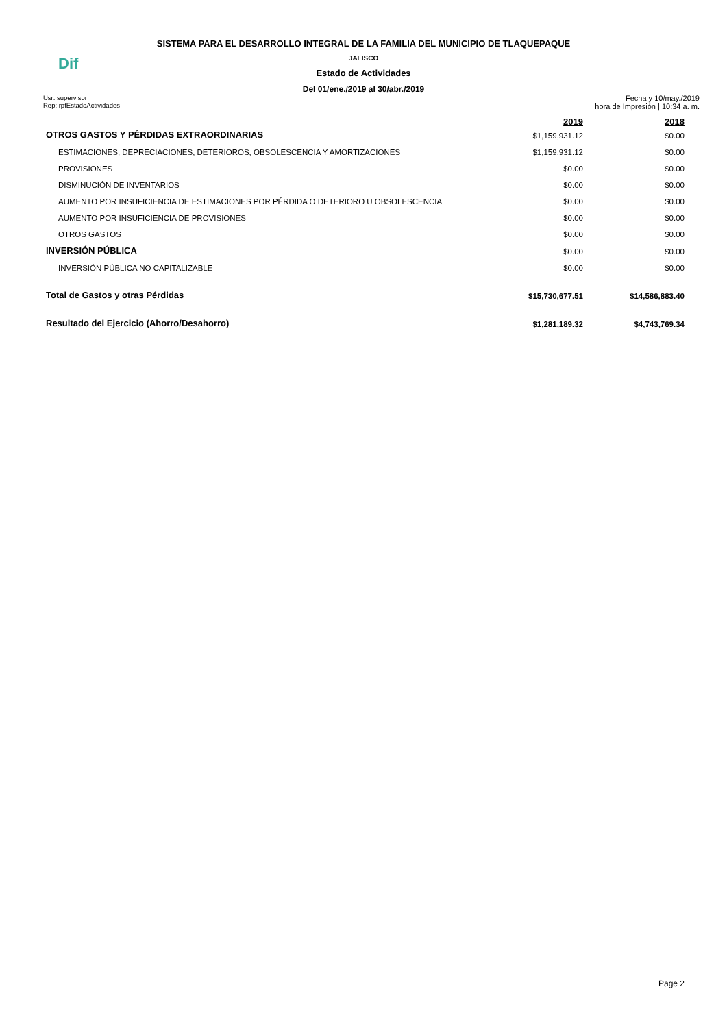Dif
SISTEMA PARA EL DESARROLLO INTEGRAL DE LA FAMILIA DEL MUNICIPIO DE TLAQUEPAQUE
JALISCO
Estado de Actividades
Del 01/ene./2019 al 30/abr./2019
Usr: supervisor
Rep: rptEstadoActividades
Fecha y 10/may./2019
hora de Impresión | 10:34 a. m.
| | 2019 | 2018 |
| --- | --- | --- |
| OTROS GASTOS Y PÉRDIDAS EXTRAORDINARIAS | $1,159,931.12 | $0.00 |
| ESTIMACIONES, DEPRECIACIONES, DETERIOROS, OBSOLESCENCIA Y AMORTIZACIONES | $1,159,931.12 | $0.00 |
| PROVISIONES | $0.00 | $0.00 |
| DISMINUCIÓN DE INVENTARIOS | $0.00 | $0.00 |
| AUMENTO POR INSUFICIENCIA DE ESTIMACIONES POR PÉRDIDA O DETERIORO U OBSOLESCENCIA | $0.00 | $0.00 |
| AUMENTO POR INSUFICIENCIA DE PROVISIONES | $0.00 | $0.00 |
| OTROS GASTOS | $0.00 | $0.00 |
| INVERSIÓN PÚBLICA | $0.00 | $0.00 |
| INVERSIÓN PÚBLICA NO CAPITALIZABLE | $0.00 | $0.00 |
| Total de Gastos y otras Pérdidas | $15,730,677.51 | $14,586,883.40 |
| Resultado del Ejercicio (Ahorro/Desahorro) | $1,281,189.32 | $4,743,769.34 |
Page 2